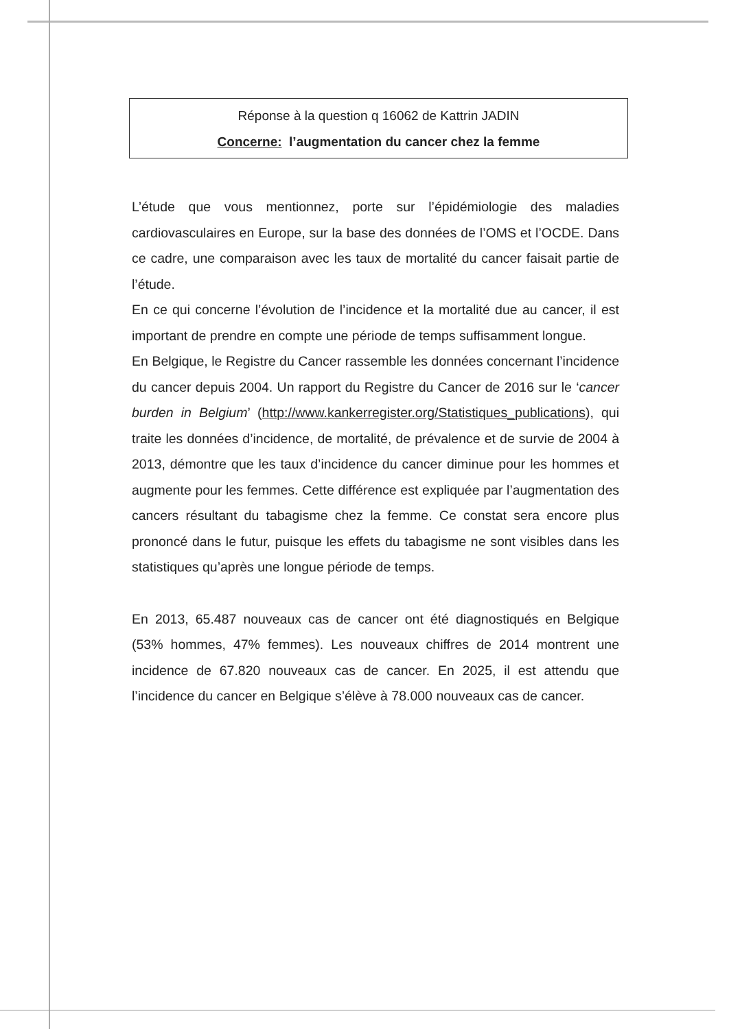Réponse à la question q 16062 de Kattrin JADIN
Concerne: l’augmentation du cancer chez la femme
L’étude que vous mentionnez, porte sur l’épidémiologie des maladies cardiovasculaires en Europe, sur la base des données de l’OMS et l’OCDE. Dans ce cadre, une comparaison avec les taux de mortalité du cancer faisait partie de l’étude.
En ce qui concerne l’évolution de l’incidence et la mortalité due au cancer, il est important de prendre en compte une période de temps suffisamment longue.
En Belgique, le Registre du Cancer rassemble les données concernant l’incidence du cancer depuis 2004. Un rapport du Registre du Cancer de 2016 sur le ‘cancer burden in Belgium’ (http://www.kankerregister.org/Statistiques_publications), qui traite les données d’incidence, de mortalité, de prévalence et de survie de 2004 à 2013, démontre que les taux d’incidence du cancer diminue pour les hommes et augmente pour les femmes. Cette différence est expliquée par l’augmentation des cancers résultant du tabagisme chez la femme. Ce constat sera encore plus prononcé dans le futur, puisque les effets du tabagisme ne sont visibles dans les statistiques qu’après une longue période de temps.
En 2013, 65.487 nouveaux cas de cancer ont été diagnostiqués en Belgique (53% hommes, 47% femmes). Les nouveaux chiffres de 2014 montrent une incidence de 67.820 nouveaux cas de cancer. En 2025, il est attendu que l’incidence du cancer en Belgique s’élève à 78.000 nouveaux cas de cancer.